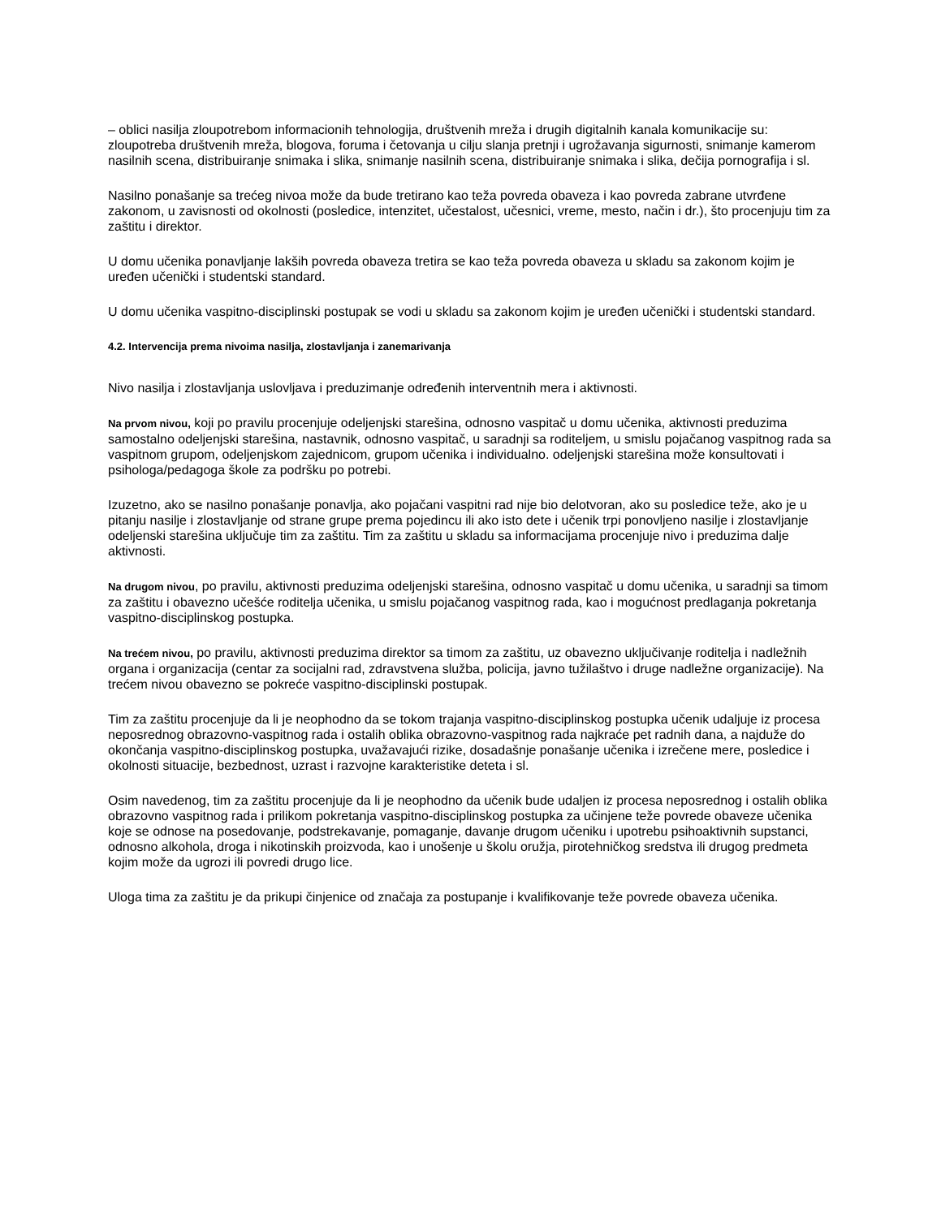– oblici nasilja zloupotrebom informacionih tehnologija, društvenih mreža i drugih digitalnih kanala komunikacije su: zloupotreba društvenih mreža, blogova, foruma i četovanja u cilju slanja pretnji i ugrožavanja sigurnosti, snimanje kamerom nasilnih scena, distribuiranje snimaka i slika, snimanje nasilnih scena, distribuiranje snimaka i slika, dečija pornografija i sl.
Nasilno ponašanje sa trećeg nivoa može da bude tretirano kao teža povreda obaveza i kao povreda zabrane utvrđene zakonom, u zavisnosti od okolnosti (posledice, intenzitet, učestalost, učesnici, vreme, mesto, način i dr.), što procenjuju tim za zaštitu i direktor.
U domu učenika ponavljanje lakših povreda obaveza tretira se kao teža povreda obaveza u skladu sa zakonom kojim je uređen učenički i studentski standard.
U domu učenika vaspitno-disciplinski postupak se vodi u skladu sa zakonom kojim je uređen učenički i studentski standard.
4.2. Intervencija prema nivoima nasilja, zlostavljanja i zanemarivanja
Nivo nasilja i zlostavljanja uslovljava i preduzimanje određenih interventnih mera i aktivnosti.
Na prvom nivou, koji po pravilu procenjuje odeljenjski starešina, odnosno vaspitač u domu učenika, aktivnosti preduzima samostalno odeljenjski starešina, nastavnik, odnosno vaspitač, u saradnji sa roditeljem, u smislu pojačanog vaspitnog rada sa vaspitnom grupom, odeljenjskom zajednicom, grupom učenika i individualno. odeljenjski starešina može konsultovati i psihologa/pedagoga škole za podršku po potrebi.
Izuzetno, ako se nasilno ponašanje ponavlja, ako pojačani vaspitni rad nije bio delotvoran, ako su posledice teže, ako je u pitanju nasilje i zlostavljanje od strane grupe prema pojedincu ili ako isto dete i učenik trpi ponovljeno nasilje i zlostavljanje odeljenski starešina uključuje tim za zaštitu. Tim za zaštitu u skladu sa informacijama procenjuje nivo i preduzima dalje aktivnosti.
Na drugom nivou, po pravilu, aktivnosti preduzima odeljenjski starešina, odnosno vaspitač u domu učenika, u saradnji sa timom za zaštitu i obavezno učešće roditelja učenika, u smislu pojačanog vaspitnog rada, kao i mogućnost predlaganja pokretanja vaspitno-disciplinskog postupka.
Na trećem nivou, po pravilu, aktivnosti preduzima direktor sa timom za zaštitu, uz obavezno uključivanje roditelja i nadležnih organa i organizacija (centar za socijalni rad, zdravstvena služba, policija, javno tužilaštvo i druge nadležne organizacije). Na trećem nivou obavezno se pokreće vaspitno-disciplinski postupak.
Tim za zaštitu procenjuje da li je neophodno da se tokom trajanja vaspitno-disciplinskog postupka učenik udaljuje iz procesa neposrednog obrazovno-vaspitnog rada i ostalih oblika obrazovno-vaspitnog rada najkraće pet radnih dana, a najduže do okončanja vaspitno-disciplinskog postupka, uvažavajući rizike, dosadašnje ponašanje učenika i izrečene mere, posledice i okolnosti situacije, bezbednost, uzrast i razvojne karakteristike deteta i sl.
Osim navedenog, tim za zaštitu procenjuje da li je neophodno da učenik bude udaljen iz procesa neposrednog i ostalih oblika obrazovno vaspitnog rada i prilikom pokretanja vaspitno-disciplinskog postupka za učinjene teže povrede obaveze učenika koje se odnose na posedovanje, podstrekavanje, pomaganje, davanje drugom učeniku i upotrebu psihoaktivnih supstanci, odnosno alkohola, droga i nikotinskih proizvoda, kao i unošenje u školu oružja, pirotehničkog sredstva ili drugog predmeta kojim može da ugrozi ili povredi drugo lice.
Uloga tima za zaštitu je da prikupi činjenice od značaja za postupanje i kvalifikovanje teže povrede obaveza učenika.